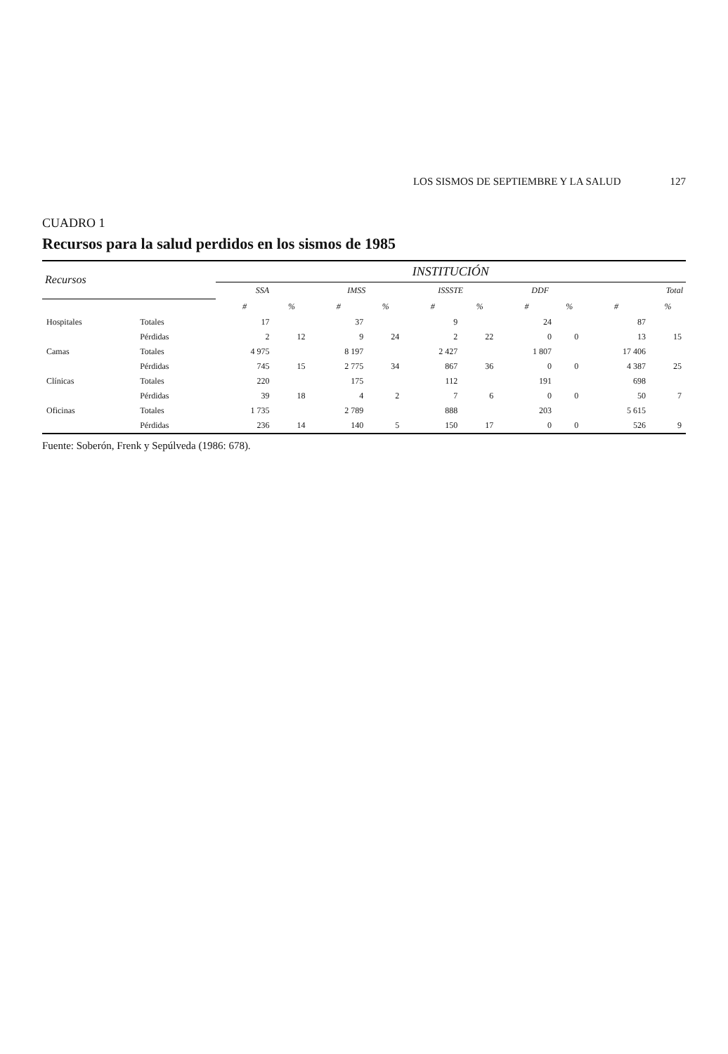LOS SISMOS DE SEPTIEMBRE Y LA SALUD 127
CUADRO 1
Recursos para la salud perdidos en los sismos de 1985
| Recursos | | INSTITUCIÓN | | | | | | | | | |
| --- | --- | --- | --- | --- | --- | --- | --- | --- | --- | --- | --- |
| | | SSA | | IMSS | | ISSSTE | | DDF | | Total | |
| | | # | % | # | % | # | % | # | % | # | % |
| Hospitales | Totales | 17 | | 37 | | 9 | | 24 | | 87 | |
| | Pérdidas | 2 | 12 | 9 | 24 | 2 | 22 | 0 | 0 | 13 | 15 |
| Camas | Totales | 4 975 | | 8 197 | | 2 427 | | 1 807 | | 17 406 | |
| | Pérdidas | 745 | 15 | 2 775 | 34 | 867 | 36 | 0 | 0 | 4 387 | 25 |
| Clínicas | Totales | 220 | | 175 | | 112 | | 191 | | 698 | |
| | Pérdidas | 39 | 18 | 4 | 2 | 7 | 6 | 0 | 0 | 50 | 7 |
| Oficinas | Totales | 1 735 | | 2 789 | | 888 | | 203 | | 5 615 | |
| | Pérdidas | 236 | 14 | 140 | 5 | 150 | 17 | 0 | 0 | 526 | 9 |
Fuente: Soberón, Frenk y Sepúlveda (1986: 678).